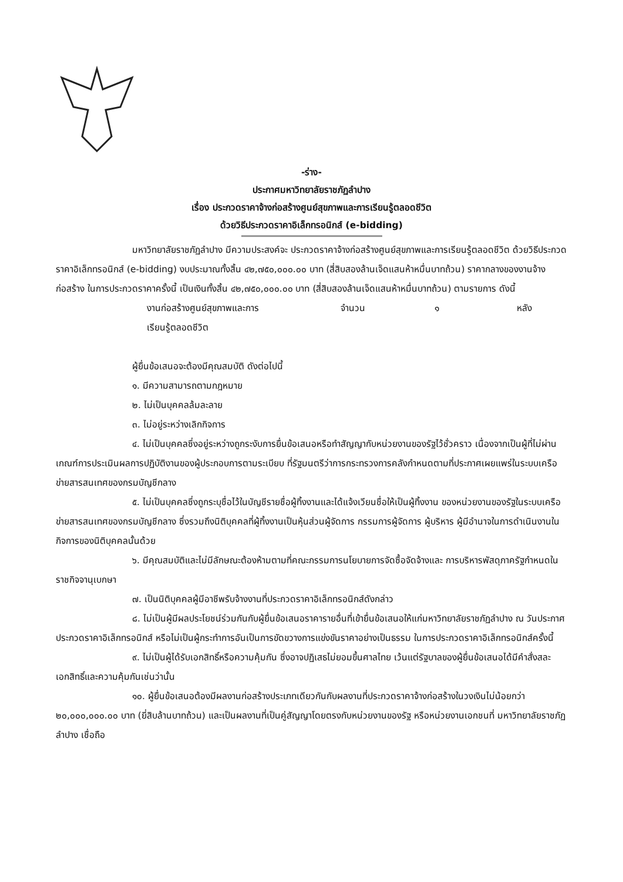-ร่าง-
ประกาศมหาวิทยาลัยราชภัฏลำปาง
เรื่อง ประกวดราคาจ้างก่อสร้างศูนย์สุขภาพและการเรียนรู้ตลอดชีวิต
ด้วยวิธีประกวดราคาอิเล็กทรอนิกส์ (e-bidding)
มหาวิทยาลัยราชภัฏลำปาง มีความประสงค์จะ ประกวดราคาจ้างก่อสร้างศูนย์สุขภาพและการเรียนรู้ตลอดชีวิต ด้วยวิธีประกวดราคาอิเล็กทรอนิกส์ (e-bidding) งบประมาณทั้งสิ้น ๔๒,๗๕๐,๐๐๐.๐๐ บาท (สี่สิบสองล้านเจ็ดแสนห้าหมื่นบาทถ้วน) ราคากลางของงานจ้างก่อสร้าง ในการประกวดราคาครั้งนี้ เป็นเงินทั้งสิ้น ๔๒,๗๕๐,๐๐๐.๐๐ บาท (สี่สิบสองล้านเจ็ดแสนห้าหมื่นบาทถ้วน) ตามรายการ ดังนี้
งานก่อสร้างศูนย์สุขภาพและการ
เรียนรู้ตลอดชีวิต
จำนวน ๑ หลัง
ผู้ยื่นข้อเสนอจะต้องมีคุณสมบัติ ดังต่อไปนี้
๑. มีความสามารถตามกฎหมาย
๒. ไม่เป็นบุคคลล้มละลาย
๓. ไม่อยู่ระหว่างเลิกกิจการ
๔. ไม่เป็นบุคคลซึ่งอยู่ระหว่างถูกระงับการยื่นข้อเสนอหรือทำสัญญากับหน่วยงานของรัฐไว้ชั่วคราว เนื่องจากเป็นผู้ที่ไม่ผ่านเกณฑ์การประเมินผลการปฏิบัติงานของผู้ประกอบการตามระเบียบ ที่รัฐมนตรีว่าการกระทรวงการคลังกำหนดตามที่ประกาศเผยแพร่ในระบบเครือข่ายสารสนเทศของกรมบัญชีกลาง
๕. ไม่เป็นบุคคลซึ่งถูกระบุชื่อไว้ในบัญชีรายชื่อผู้ทิ้งงานและได้แจ้งเวียนชื่อให้เป็นผู้ทิ้งงาน ของหน่วยงานของรัฐในระบบเครือข่ายสารสนเทศของกรมบัญชีกลาง ซึ่งรวมถึงนิติบุคคลที่ผู้ทิ้งงานเป็นหุ้นส่วนผู้จัดการ กรรมการผู้จัดการ ผู้บริหาร ผู้มีอำนาจในการดำเนินงานในกิจการของนิติบุคคลนั้นด้วย
๖. มีคุณสมบัติและไม่มีลักษณะต้องห้ามตามที่คณะกรรมการนโยบายการจัดซื้อจัดจ้างและ การบริหารพัสดุภาครัฐกำหนดในราชกิจจานุเบกษา
๗. เป็นนิติบุคคลผู้มีอาชีพรับจ้างงานที่ประกวดราคาอิเล็กทรอนิกส์ดังกล่าว
๘. ไม่เป็นผู้มีผลประโยชน์ร่วมกันกับผู้ยื่นข้อเสนอราคารายอื่นที่เข้ายื่นข้อเสนอให้แก่มหาวิทยาลัยราชภัฏลำปาง ณ วันประกาศประกวดราคาอิเล็กทรอนิกส์ หรือไม่เป็นผู้กระทำการอันเป็นการขัดขวางการแข่งขันราคาอย่างเป็นธรรม ในการประกวดราคาอิเล็กทรอนิกส์ครั้งนี้
๙. ไม่เป็นผู้ได้รับเอกสิทธิ์หรือความคุ้มกัน ซึ่งอาจปฏิเสธไม่ยอมขึ้นศาลไทย เว้นแต่รัฐบาลของผู้ยื่นข้อเสนอได้มีคำสั่งสละเอกสิทธิ์และความคุ้มกันเช่นว่านั้น
๑๐. ผู้ยื่นข้อเสนอต้องมีผลงานก่อสร้างประเภทเดียวกันกับผลงานที่ประกวดราคาจ้างก่อสร้างในวงเงินไม่น้อยกว่า ๒๐,๐๐๐,๐๐๐.๐๐ บาท (ยี่สิบล้านบาทถ้วน) และเป็นผลงานที่เป็นคู่สัญญาโดยตรงกับหน่วยงานของรัฐ หรือหน่วยงานเอกชนที่ มหาวิทยาลัยราชภัฏลำปาง เชื่อถือ